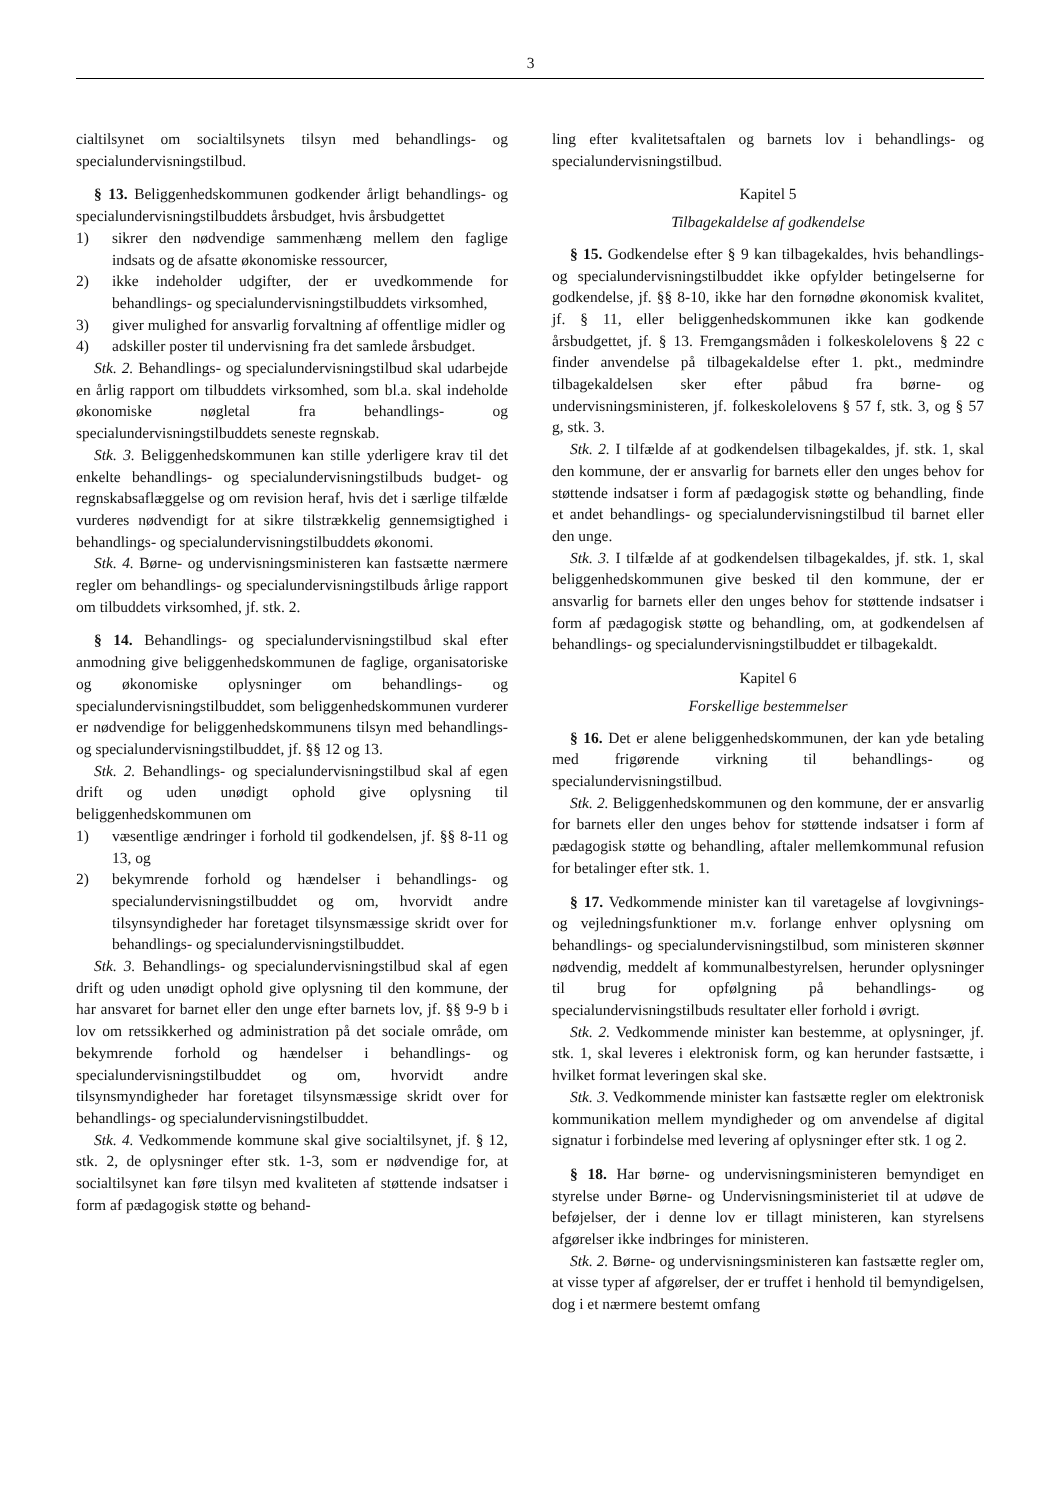3
cialtilsynet om socialtilsynets tilsyn med behandlings- og specialundervisningstilbud.
§ 13. Beliggenhedskommunen godkender årligt behandlings- og specialundervisningstilbuddets årsbudget, hvis årsbudgettet
1) sikrer den nødvendige sammenhæng mellem den faglige indsats og de afsatte økonomiske ressourcer,
2) ikke indeholder udgifter, der er uvedkommende for behandlings- og specialundervisningstilbuddets virksomhed,
3) giver mulighed for ansvarlig forvaltning af offentlige midler og
4) adskiller poster til undervisning fra det samlede årsbudget.
Stk. 2. Behandlings- og specialundervisningstilbud skal udarbejde en årlig rapport om tilbuddets virksomhed, som bl.a. skal indeholde økonomiske nøgletal fra behandlings- og specialundervisningstilbuddets seneste regnskab.
Stk. 3. Beliggenhedskommunen kan stille yderligere krav til det enkelte behandlings- og specialundervisningstilbuds budget- og regnskabsaflæggelse og om revision heraf, hvis det i særlige tilfælde vurderes nødvendigt for at sikre tilstrækkelig gennemsigtighed i behandlings- og specialundervisningstilbuddets økonomi.
Stk. 4. Børne- og undervisningsministeren kan fastsætte nærmere regler om behandlings- og specialundervisningstilbuds årlige rapport om tilbuddets virksomhed, jf. stk. 2.
§ 14. Behandlings- og specialundervisningstilbud skal efter anmodning give beliggenhedskommunen de faglige, organisatoriske og økonomiske oplysninger om behandlings- og specialundervisningstilbuddet, som beliggenhedskommunen vurderer er nødvendige for beliggenhedskommunens tilsyn med behandlings- og specialundervisningstilbuddet, jf. §§ 12 og 13.
Stk. 2. Behandlings- og specialundervisningstilbud skal af egen drift og uden unødigt ophold give oplysning til beliggenhedskommunen om
1) væsentlige ændringer i forhold til godkendelsen, jf. §§ 8-11 og 13, og
2) bekymrende forhold og hændelser i behandlings- og specialundervisningstilbuddet og om, hvorvidt andre tilsynsyndigheder har foretaget tilsynsmæssige skridt over for behandlings- og specialundervisningstilbuddet.
Stk. 3. Behandlings- og specialundervisningstilbud skal af egen drift og uden unødigt ophold give oplysning til den kommune, der har ansvaret for barnet eller den unge efter barnets lov, jf. §§ 9-9 b i lov om retssikkerhed og administration på det sociale område, om bekymrende forhold og hændelser i behandlings- og specialundervisningstilbuddet og om, hvorvidt andre tilsynsmyndigheder har foretaget tilsynsmæssige skridt over for behandlings- og specialundervisningstilbuddet.
Stk. 4. Vedkommende kommune skal give socialtilsynet, jf. § 12, stk. 2, de oplysninger efter stk. 1-3, som er nødvendige for, at socialtilsynet kan føre tilsyn med kvaliteten af støttende indsatser i form af pædagogisk støtte og behand-
ling efter kvalitetsaftalen og barnets lov i behandlings- og specialundervisningstilbud.
Kapitel 5
Tilbagekaldelse af godkendelse
§ 15. Godkendelse efter § 9 kan tilbagekaldes, hvis behandlings- og specialundervisningstilbuddet ikke opfylder betingelserne for godkendelse, jf. §§ 8-10, ikke har den fornødne økonomisk kvalitet, jf. § 11, eller beliggenhedskommunen ikke kan godkende årsbudgettet, jf. § 13. Fremgangsmåden i folkeskolelovens § 22 c finder anvendelse på tilbagekaldelse efter 1. pkt., medmindre tilbagekaldelsen sker efter påbud fra børne- og undervisningsministeren, jf. folkeskolelovens § 57 f, stk. 3, og § 57 g, stk. 3.
Stk. 2. I tilfælde af at godkendelsen tilbagekaldes, jf. stk. 1, skal den kommune, der er ansvarlig for barnets eller den unges behov for støttende indsatser i form af pædagogisk støtte og behandling, finde et andet behandlings- og specialundervisningstilbud til barnet eller den unge.
Stk. 3. I tilfælde af at godkendelsen tilbagekaldes, jf. stk. 1, skal beliggenhedskommunen give besked til den kommune, der er ansvarlig for barnets eller den unges behov for støttende indsatser i form af pædagogisk støtte og behandling, om, at godkendelsen af behandlings- og specialundervisningstilbuddet er tilbagekaldt.
Kapitel 6
Forskellige bestemmelser
§ 16. Det er alene beliggenhedskommunen, der kan yde betaling med frigørende virkning til behandlings- og specialundervisningstilbud.
Stk. 2. Beliggenhedskommunen og den kommune, der er ansvarlig for barnets eller den unges behov for støttende indsatser i form af pædagogisk støtte og behandling, aftaler mellemkommunal refusion for betalinger efter stk. 1.
§ 17. Vedkommende minister kan til varetagelse af lovgivnings- og vejledningsfunktioner m.v. forlange enhver oplysning om behandlings- og specialundervisningstilbud, som ministeren skønner nødvendig, meddelt af kommunalbestyrelsen, herunder oplysninger til brug for opfølgning på behandlings- og specialundervisningstilbuds resultater eller forhold i øvrigt.
Stk. 2. Vedkommende minister kan bestemme, at oplysninger, jf. stk. 1, skal leveres i elektronisk form, og kan herunder fastsætte, i hvilket format leveringen skal ske.
Stk. 3. Vedkommende minister kan fastsætte regler om elektronisk kommunikation mellem myndigheder og om anvendelse af digital signatur i forbindelse med levering af oplysninger efter stk. 1 og 2.
§ 18. Har børne- og undervisningsministeren bemyndiget en styrelse under Børne- og Undervisningsministeriet til at udøve de beføjelser, der i denne lov er tillagt ministeren, kan styrelsens afgørelser ikke indbringes for ministeren.
Stk. 2. Børne- og undervisningsministeren kan fastsætte regler om, at visse typer af afgørelser, der er truffet i henhold til bemyndigelsen, dog i et nærmere bestemt omfang